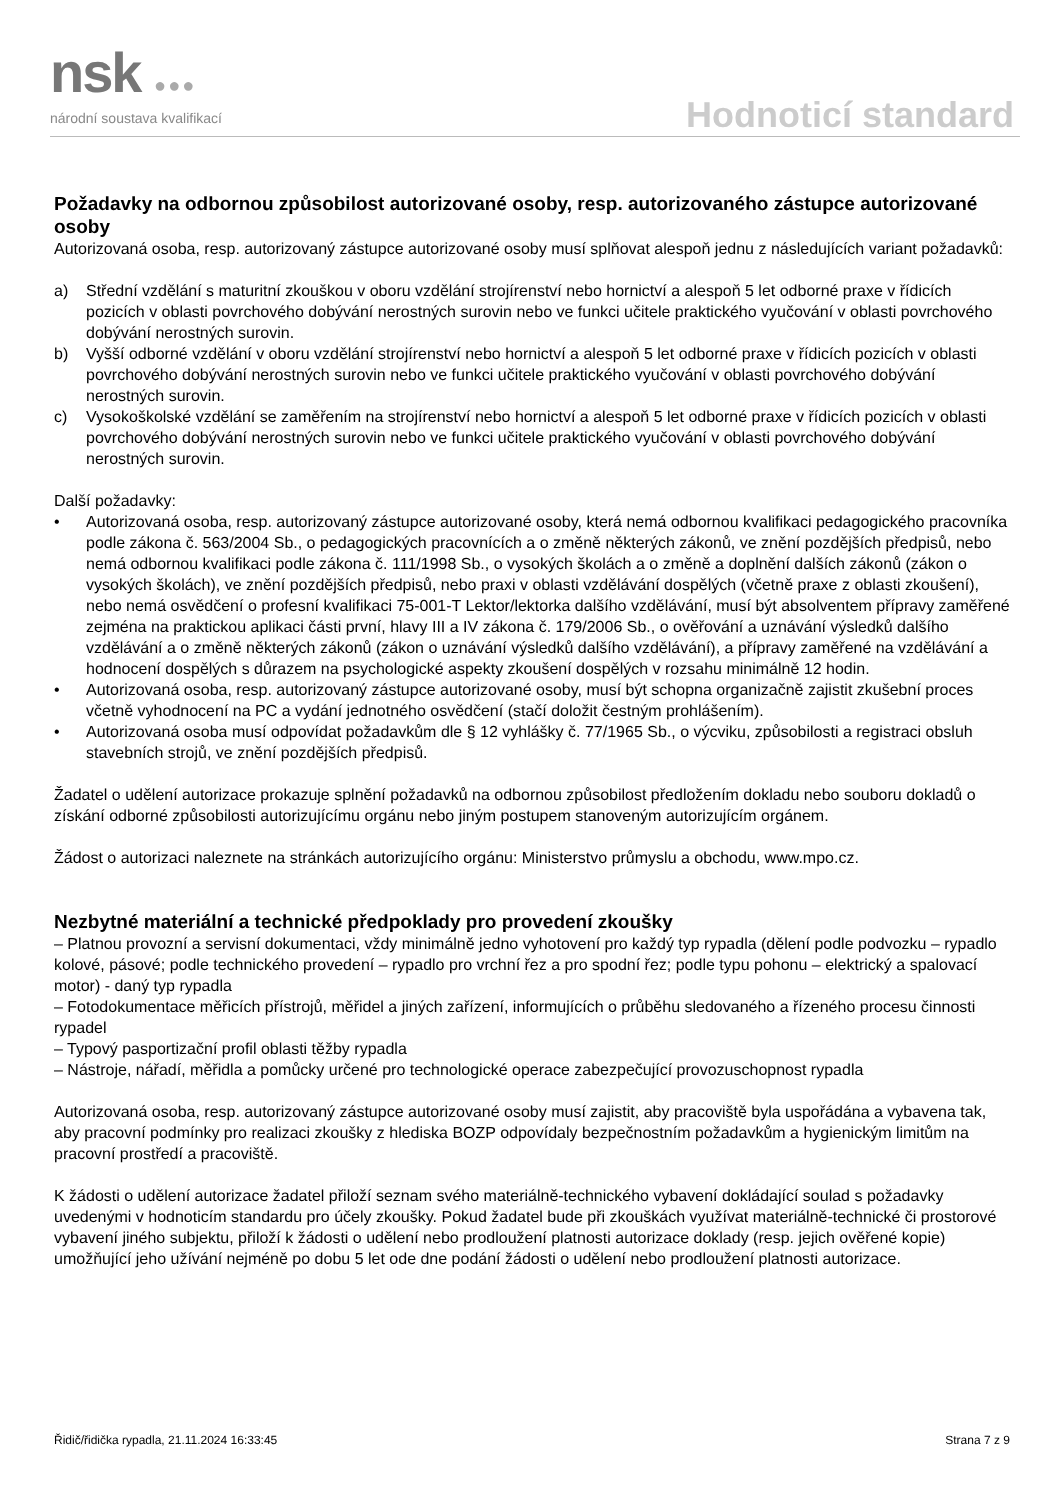nsk ●●●
národní soustava kvalifikací Hodnoticí standard
Požadavky na odbornou způsobilost autorizované osoby, resp. autorizovaného zástupce autorizované osoby
Autorizovaná osoba, resp. autorizovaný zástupce autorizované osoby musí splňovat alespoň jednu z následujících variant požadavků:
a) Střední vzdělání s maturitní zkouškou v oboru vzdělání strojírenství nebo hornictví a alespoň 5 let odborné praxe v řídicích pozicích v oblasti povrchového dobývání nerostných surovin nebo ve funkci učitele praktického vyučování v oblasti povrchového dobývání nerostných surovin.
b) Vyšší odborné vzdělání v oboru vzdělání strojírenství nebo hornictví a alespoň 5 let odborné praxe v řídicích pozicích v oblasti povrchového dobývání nerostných surovin nebo ve funkci učitele praktického vyučování v oblasti povrchového dobývání nerostných surovin.
c) Vysokoškolské vzdělání se zaměřením na strojírenství nebo hornictví a alespoň 5 let odborné praxe v řídicích pozicích v oblasti povrchového dobývání nerostných surovin nebo ve funkci učitele praktického vyučování v oblasti povrchového dobývání nerostných surovin.
Další požadavky:
• Autorizovaná osoba, resp. autorizovaný zástupce autorizované osoby, která nemá odbornou kvalifikaci pedagogického pracovníka podle zákona č. 563/2004 Sb., o pedagogických pracovnících a o změně některých zákonů, ve znění pozdějších předpisů, nebo nemá odbornou kvalifikaci podle zákona č. 111/1998 Sb., o vysokých školách a o změně a doplnění dalších zákonů (zákon o vysokých školách), ve znění pozdějších předpisů, nebo praxi v oblasti vzdělávání dospělých (včetně praxe z oblasti zkoušení), nebo nemá osvědčení o profesní kvalifikaci 75-001-T Lektor/lektorka dalšího vzdělávání, musí být absolventem přípravy zaměřené zejména na praktickou aplikaci části první, hlavy III a IV zákona č. 179/2006 Sb., o ověřování a uznávání výsledků dalšího vzdělávání a o změně některých zákonů (zákon o uznávání výsledků dalšího vzdělávání), a přípravy zaměřené na vzdělávání a hodnocení dospělých s důrazem na psychologické aspekty zkoušení dospělých v rozsahu minimálně 12 hodin.
• Autorizovaná osoba, resp. autorizovaný zástupce autorizované osoby, musí být schopna organizačně zajistit zkušební proces včetně vyhodnocení na PC a vydání jednotného osvědčení (stačí doložit čestným prohlášením).
• Autorizovaná osoba musí odpovídat požadavkům dle § 12 vyhlášky č. 77/1965 Sb., o výcviku, způsobilosti a registraci obsluh stavebních strojů, ve znění pozdějších předpisů.
Žadatel o udělení autorizace prokazuje splnění požadavků na odbornou způsobilost předložením dokladu nebo souboru dokladů o získání odborné způsobilosti autorizujícímu orgánu nebo jiným postupem stanoveným autorizujícím orgánem.
Žádost o autorizaci naleznete na stránkách autorizujícího orgánu: Ministerstvo průmyslu a obchodu, www.mpo.cz.
Nezbytné materiální a technické předpoklady pro provedení zkoušky
– Platnou provozní a servisní dokumentaci, vždy minimálně jedno vyhotovení pro každý typ rypadla (dělení podle podvozku – rypadlo kolové, pásové; podle technického provedení – rypadlo pro vrchní řez a pro spodní řez; podle typu pohonu – elektrický a spalovací motor) - daný typ rypadla
– Fotodokumentace měřicích přístrojů, měřidel a jiných zařízení, informujících o průběhu sledovaného a řízeného procesu činnosti rypadel
– Typový pasportizační profil oblasti těžby rypadla
– Nástroje, nářadí, měřidla a pomůcky určené pro technologické operace zabezpečující provozuschopnost rypadla
Autorizovaná osoba, resp. autorizovaný zástupce autorizované osoby musí zajistit, aby pracoviště byla uspořádána a vybavena tak, aby pracovní podmínky pro realizaci zkoušky z hlediska BOZP odpovídaly bezpečnostním požadavkům a hygienickým limitům na pracovní prostředí a pracoviště.
K žádosti o udělení autorizace žadatel přiloží seznam svého materiálně-technického vybavení dokládající soulad s požadavky uvedenými v hodnoticím standardu pro účely zkoušky. Pokud žadatel bude při zkouškách využívat materiálně-technické či prostorové vybavení jiného subjektu, přiloží k žádosti o udělení nebo prodloužení platnosti autorizace doklady (resp. jejich ověřené kopie) umožňující jeho užívání nejméně po dobu 5 let ode dne podání žádosti o udělení nebo prodloužení platnosti autorizace.
Řidič/řidička rypadla, 21.11.2024 16:33:45 Strana 7 z 9